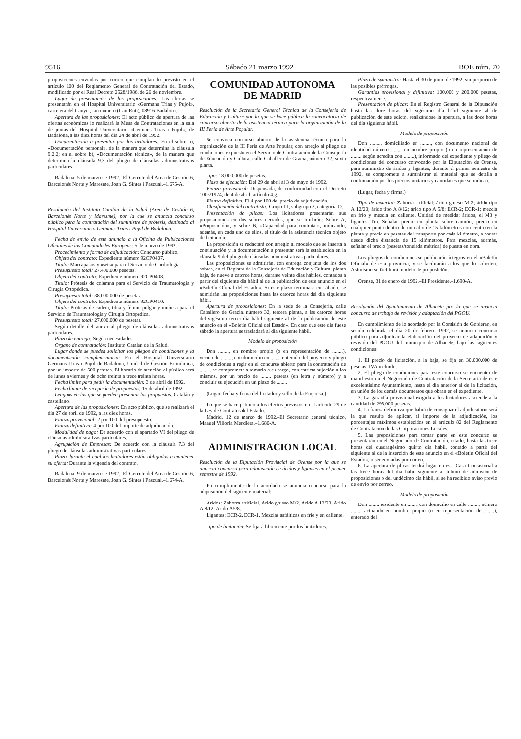9516 Sábado 21 marzo 1992 BOE núm. 70
proposiciones enviadas por correo que cumplan lo previsto en el artículo 100 del Reglamento General de Contratación del Estado, modificado por el Real Decreto 2528/1986, de 26 de noviembre.
Lugar de presentación de las proposiciones: Las ofertas se presentarán en el Hospital Universitario «Germans Trias y Pujol», carretera del Canyet, sin número (Can Ruti), 08916 Badalona.
Apertura de las proposiciones: El acto público de apertura de las ofertas económicas lo realizará la Mesa de Contrataciones en la sala de juntas del Hospital Universitario «Germans Trias i Pujol», de Badalona, a las diez horas del día 24 de abril de 1992.
Documentación a presentar por los licitadores: En el sobre a), «Documentación personal», de la manera que determina la cláusula 9.2.2; en el sobre b), «Documentación técnica», de la manera que determina la cláusula 9.3 del pliego de cláusulas administrativas particulares.
Badalona, 5 de marzo de 1992.–El Gerente del Area de Gestión 6, Barcelonés Norte y Maresme, Joan G. Sintes i Pascual.–1.675-A.
Resolución del Instituto Catalán de la Salud (Area de Gestión 6, Barcelonés Norte y Maresme), por la que se anuncia concurso público para la contratación del suministro de prótesis, destinado al Hospital Universitario Germans Trias i Pujol de Badalona.
Fecha de envío de este anuncio a la Oficina de Publicaciones Oficiales de las Comunidades Europeas: 5 de marzo de 1992.
Procedimiento y forma de adjudicación: Concurso público.
Objeto del contrato: Expediente número 92CP0407.
Título: Marcapasos y «sets» para el Servicio de Cardiología.
Presupuesto total: 27.400.000 pesetas.
Objeto del contrato: Expediente número 92CP0408.
Título: Prótesis de columna para el Servicio de Traumatología y Cirugía Ortopédica.
Presupuesto total: 38.000.000 de pesetas.
Objeto del contrato: Expediente número 92CP0410.
Título: Prótesis de cadera, tibia y fémur, pulgar y muñeca para el Servicio de Traumatología y Cirugía Ortopédica.
Presupuesto total: 27.000.000 de pesetas.
Según detalle del anexo al pliego de cláusulas administrativas particulares.
Plazo de entrega: Según necesidades.
Organo de contratación: Instituto Catalán de la Salud.
Lugar donde se pueden solicitar los pliegos de condiciones y la documentación complementaria: En el Hospital Universitario Germans Trias i Pujol de Badalona, Unidad de Gestión Económica, por un importe de 500 pesetas. El horario de atención al público será de lunes a viernes y de ocho treinta a trece treinta horas.
Fecha límite para pedir la documentación: 3 de abril de 1992.
Fecha límite de recepción de propuestas: 15 de abril de 1992.
Lenguas en las que se pueden presentar las propuestas: Catalán y castellano.
Apertura de las proposiciones: En acto público, que se realizará el día 27 de abril de 1992, a las diez horas.
Fianza provisional: 2 por 100 del presupuesto.
Fianza definitiva: 4 por 100 del importe de adjudicación.
Modalidad de pago: De acuerdo con el apartado VI del pliego de cláusulas administrativas particulares.
Agrupación de Empresas: De acuerdo con la cláusula 7.3 del pliego de cláusulas administrativas particulares.
Plazo durante el cual los licitadores están obligados a mantener su oferta: Durante la vigencia del contrato.
Badalona, 9 de marzo de 1992.–El Gerente del Area de Gestión 6, Barcelonés Norte y Maresme, Joan G. Sintes i Pascual.–1.674-A.
COMUNIDAD AUTONOMA
DE MADRID
Resolución de la Secretaría General Técnica de la Consejería de Educación y Cultura por la que se hace pública la convocatoria de concurso abierto de la asistencia técnica para la organización de la III Feria de Arte Popular.
Se convoca concurso abierto de la asistencia técnica para la organización de la III Feria de Arte Popular, con arreglo al pliego de condiciones expuesto en el Servicio de Contratación de la Consejería de Educación y Cultura, calle Caballero de Gracia, número 32, sexta planta.
Tipo: 18.000.000 de pesetas.
Plazo de ejecución: Del 29 de abril al 3 de mayo de 1992.
Fianza provisional: Dispensada, de conformidad con el Decreto 1005/1974, de 4 de abril, artículo 4.g.
Fianza definitiva: El 4 por 100 del precio de adjudicación.
Clasificación del contratista: Grupo III, subgrupo 3, categoría D.
Presentación de plicas: Los licitadores presentarán sus proposiciones en dos sobres cerrados, que se titularán: Sobre A, «Proposición», y sobre B, «Capacidad para contratar», indicando, además, en cada uno de ellos, el título de la asistencia técnica objeto de licitación.
La proposición se redactará con arreglo al modelo que se inserta a continuación y la documentación a presentar será la establecida en la cláusula 9 del pliego de cláusulas administrativas particulares.
Las proposiciones se admitirán, con entrega conjunta de los dos sobres, en el Registro de la Consejería de Educación y Cultura, planta baja, de nueve a catorce horas, durante veinte días hábiles, contados a partir del siguiente día hábil al de la publicación de este anuncio en el «Boletín Oficial del Estado». Si este plazo terminase en sábado, se admitirán las proposiciones hasta las catorce horas del día siguiente hábil.
Apertura de proposiciones: En la sede de la Consejería, calle Caballero de Gracia, número 32, tercera planta, a las catorce horas del vigésimo tercer día hábil siguiente al de la publicación de este anuncio en el «Boletín Oficial del Estado». En caso que este día fuese sábado la apertura se trasladará al día siguiente hábil.
Modelo de proposición
Don ........, en nombre propio (o en representación de ........), vecino de ........, con domicilio en ........ enterado del proyecto y pliego de condiciones a regir en el concurso abierto para la contratación de ......... se compromete a tomarlo a su cargo, con estricta sujeción a los mismos, por un precio de ........ pesetas (en letra y número) y a concluir su ejecución en un plazo de ........
(Lugar, fecha y firma del licitador y sello de la Empresa.)
Lo que se hace público a los efectos previstos en el artículo 29 de la Ley de Contratos del Estado.
Madrid, 12 de marzo de 1992.–El Secretario general técnico, Manuel Villoria Mendieta.–1.680-A.
ADMINISTRACION LOCAL
Resolución de la Diputación Provincial de Orense por la que se anuncia concurso para adquisición de áridos y ligantes en el primer semestre de 1992.
En cumplimiento de lo acordado se anuncia concurso para la adquisición del siguiente material:
Aridos: Zahorra artificial. Arido grueso M/2. Arido A 12/20. Arido A 8/12. Arido A5/8.
Ligantes: ECR-2. ECR-1. Mezclas asfálticas en frío y en caliente.
Tipo de licitación: Se fijará libremente por los licitadores.
Plazo de suministro: Hasta el 30 de junio de 1992, sin perjuicio de las posibles prórrogas.
Garantías provisional y definitiva: 100.000 y 200.000 pesetas, respectivamente.
Presentación de plicas: En el Registro General de la Diputación hasta las doce horas del vigésimo día hábil siguiente al de publicación de este edicto, realizándose la apertura, a las doce horas del día siguiente hábil.
Modelo de proposición
Don ........, domiciliado en ........, con documento nacional de identidad número ........ en nombre propio (o en representación de ........ según acredita con ........), informado del expediente y pliego de condiciones del concurso convocado por la Diputación de Orense, para suministro de áridos y ligantes, durante el primer semestre de 1992, se compromete a suministrar el material que se detalla a continuación por los precios unitarios y cantidades que se indican.
(Lugar, fecha y firma.)
Tipo de material: Zahorra artificial; árido grueso M-2; árido tipo A 12/20; árido tipo A 8/12; árido tipo A 5/8; ECR-2; ECR-1; mezcla en frío y mezcla en caliente. Unidad de medida: áridos, el M3 y ligantes Tm. Señalar precio en planta sobre camión, precio en cualquier punto dentro de un radio de 15 kilómetros con centro en la planta y precio en pesetas del transporte por cada kilómetro, a contar desde dicha distancia de 15 kilómetros. Para mezclas, además, señalar el precio (pesetas/tonelada métrica) de puesta en obra.
Los pliegos de condiciones se publicarán íntegros en el «Boletín Oficial» de esta provincia, y se facilitarán a los que lo soliciten. Asimismo se facilitará modelo de proposición.
Orense, 31 de enero de 1992.–El Presidente.–1.690-A.
Resolución del Ayuntamiento de Albacete por la que se anuncia concurso de trabajo de revisión y adaptación del PGOU.
En cumplimiento de lo acordado por la Comisión de Gobierno, en sesión celebrada el día 20 de febrero 1992, se anuncia concurso público para adjudicar la elaboración del proyecto de adaptación y revisión del PGOU del municipio de Albacete, bajo las siguientes condiciones:
1. El precio de licitación, a la baja, se fija en 30.000.000 de pesetas, IVA incluido.
2. El pliego de condiciones para este concurso se encuentra de manifiesto en el Negociado de Contratación de la Secretaría de este excelentísimo Ayuntamiento, hasta el día anterior al de la licitación, en unión de los demás documentos que obran en el expediente.
3. La garantía provisional exigida a los licitadores asciende a la cantidad de 295.000 pesetas.
4. La fianza definitiva que habrá de consignar el adjudicatario será la que resulte de aplicar, al importe de la adjudicación, los porcentajes máximos establecidos en el artículo 82 del Reglamento de Contratación de las Corporaciones Locales.
5. Las proposiciones para tomar parte en este concurso se presentarán en el Negociado de Contratación, citado, hasta las trece horas del cuadragésimo quinto día hábil, contado a partir del siguiente al de la inserción de este anuncio en el «Boletín Oficial del Estado», o ser enviadas por correo.
6. La apertura de plicas tendrá lugar en esta Casa Consistorial a las trece horas del día hábil siguiente al último de admisión de proposiciones o del undécimo día hábil, si se ha recibido aviso previo de envío por correo.
Modelo de proposición
Don ........ residente en ........ con domicilio en calle ........, número ........ actuando en nombre propio (o en representación de ........), enterado del